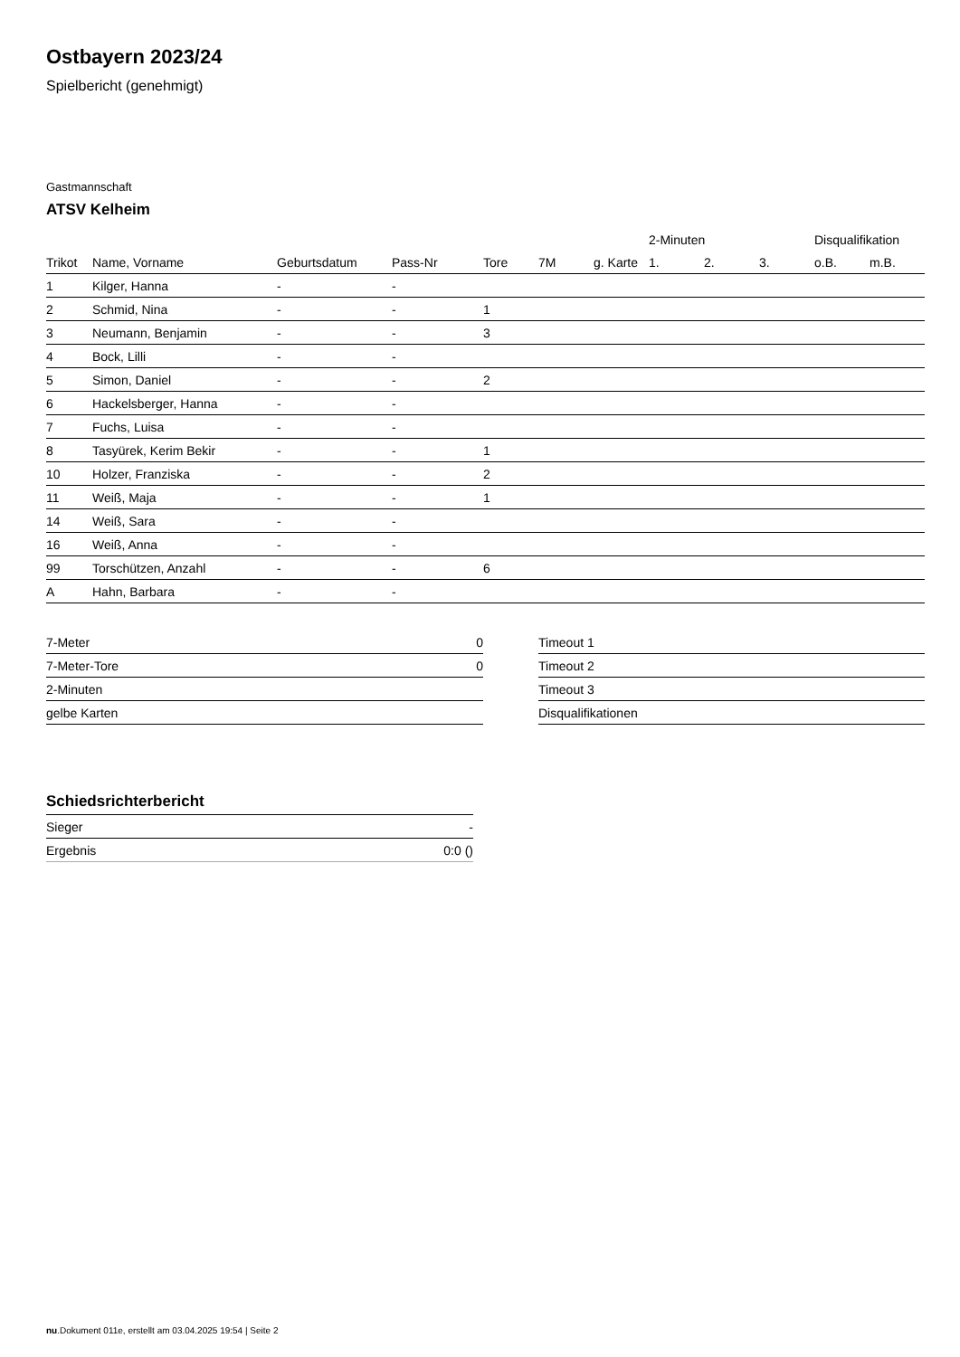Ostbayern 2023/24
Spielbericht (genehmigt)
Gastmannschaft
ATSV Kelheim
| | | | | | | | 2-Minuten | | | Disqualifikation | |
| --- | --- | --- | --- | --- | --- | --- | --- | --- | --- | --- | --- |
| Trikot | Name, Vorname | Geburtsdatum | Pass-Nr | Tore | 7M | g. Karte | 1. | 2. | 3. | o.B. | m.B. |
| 1 | Kilger, Hanna | - | - | | | | | | | | |
| 2 | Schmid, Nina | - | - | 1 | | | | | | | |
| 3 | Neumann, Benjamin | - | - | 3 | | | | | | | |
| 4 | Bock, Lilli | - | - | | | | | | | | |
| 5 | Simon, Daniel | - | - | 2 | | | | | | | |
| 6 | Hackelsberger, Hanna | - | - | | | | | | | | |
| 7 | Fuchs, Luisa | - | - | | | | | | | | |
| 8 | Tasyürek, Kerim Bekir | - | - | 1 | | | | | | | |
| 10 | Holzer, Franziska | - | - | 2 | | | | | | | |
| 11 | Weiß, Maja | - | - | 1 | | | | | | | |
| 14 | Weiß, Sara | - | - | | | | | | | | |
| 16 | Weiß, Anna | - | - | | | | | | | | |
| 99 | Torschützen, Anzahl | - | - | 6 | | | | | | | |
| A | Hahn, Barbara | - | - | | | | | | | | |
| 7-Meter | 0 |
| 7-Meter-Tore | 0 |
| 2-Minuten | |
| gelbe Karten | |
| Timeout 1 |
| Timeout 2 |
| Timeout 3 |
| Disqualifikationen |
Schiedsrichterbericht
| Sieger | - |
| Ergebnis | 0:0 () |
nu.Dokument 011e, erstellt am 03.04.2025 19:54 | Seite 2